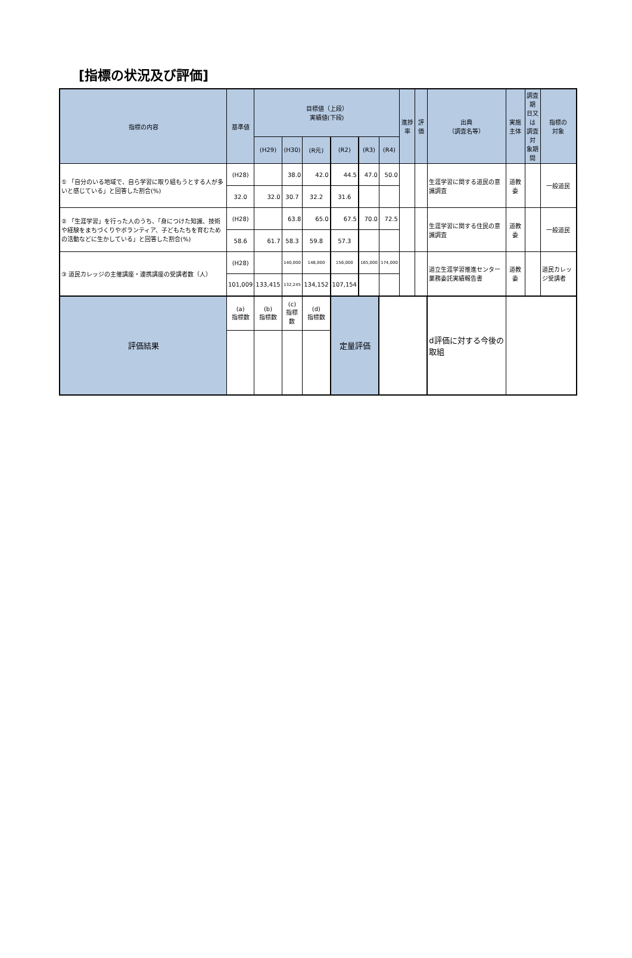[指標の状況及び評価]
| 指標の内容 | 基準値 | 目標値（上段） 実績値(下段) | | | | | | 進捗率 | 評価 | 出典 （調査名等） | 実施主体 | 調査期 日又は 調査対 象期間 | 指標の 対象 |
| --- | --- | --- | --- | --- | --- | --- | --- | --- | --- | --- | --- | --- | --- |
| | | (H29) | (H30) | (R元) | (R2) | (R3) | (R4) | | | | | | |
| ① 「自分のいる地域で、自ら学習に取り組もうとする人が多いと感じている」と回答した割合(%) | (H28) | | 38.0 | 42.0 | 44.5 | 47.0 | 50.0 | | | 生涯学習に関する道民の意識調査 | 道教委 | | 一般道民 |
| | 32.0 | 32.0 | 30.7 | 32.2 | 31.6 | | | | | | | | |
| ② 「生涯学習」を行った人のうち、「身につけた知識、技術や経験をまちづくりやボランティア、子どもたちを育むための活動などに生かしている」と回答した割合(%) | (H28) | | 63.8 | 65.0 | 67.5 | 70.0 | 72.5 | | | 生涯学習に関する住民の意識調査 | 道教委 | | 一般道民 |
| | 58.6 | 61.7 | 58.3 | 59.8 | 57.3 | | | | | | | | |
| ③ 道民カレッジの主催講座・連携講座の受講者数（人） | (H28) | | 140,000 | 148,000 | 156,000 | 165,000 | 174,000 | | | 道立生涯学習推進センター業務委託実績報告書 | 道教委 | | 道民カレッジ受講者 |
| | 101,009 | 133,415 | 132,245 | 134,152 | 107,154 | | | | | | | | |
| 評価結果 | (a) 指標数 | (b) 指標数 | (c) 指標数 | (d) 指標数 | 定量評価 | | | | | d評価に対する今後の取組 | | | |